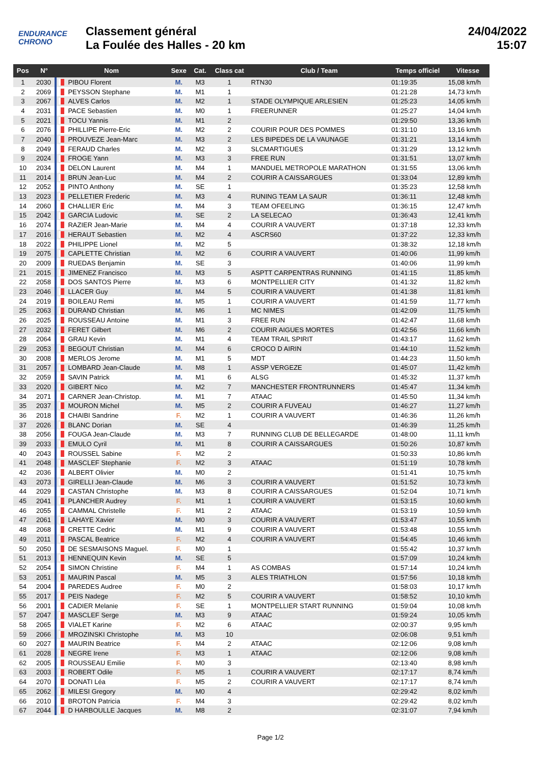ENDURANCE
CHRONO
Classement général
La Foulée des Halles - 20 km
24/04/2022
15:07
| Pos | N° | Nom | Sexe | Cat. | Class cat | Club / Team | Temps officiel | Vitesse |
| --- | --- | --- | --- | --- | --- | --- | --- | --- |
| 1 | 2030 | PIBOU Florent | M. | M3 | 1 | RTN30 | 01:19:35 | 15,08 km/h |
| 2 | 2069 | PEYSSON Stephane | M. | M1 | 1 | | 01:21:28 | 14,73 km/h |
| 3 | 2067 | ALVES Carlos | M. | M2 | 1 | STADE OLYMPIQUE ARLESIEN | 01:25:23 | 14,05 km/h |
| 4 | 2031 | PACE Sebastien | M. | M0 | 1 | FREERUNNER | 01:25:27 | 14,04 km/h |
| 5 | 2021 | TOCU Yannis | M. | M1 | 2 | | 01:29:50 | 13,36 km/h |
| 6 | 2076 | PHILLIPE Pierre-Eric | M. | M2 | 2 | COURIR POUR DES POMMES | 01:31:10 | 13,16 km/h |
| 7 | 2040 | PROUVEZE Jean-Marc | M. | M3 | 2 | LES BIPEDES DE LA VAUNAGE | 01:31:21 | 13,14 km/h |
| 8 | 2049 | FERAUD Charles | M. | M2 | 3 | SLCMARTIGUES | 01:31:29 | 13,12 km/h |
| 9 | 2024 | FROGE Yann | M. | M3 | 3 | FREE RUN | 01:31:51 | 13,07 km/h |
| 10 | 2034 | DELON Laurent | M. | M4 | 1 | MANDUEL METROPOLE MARATHON | 01:31:55 | 13,06 km/h |
| 11 | 2014 | BRUN Jean-Luc | M. | M4 | 2 | COURIR A CAISSARGUES | 01:33:04 | 12,89 km/h |
| 12 | 2052 | PINTO Anthony | M. | SE | 1 | | 01:35:23 | 12,58 km/h |
| 13 | 2023 | PELLETIER Frederic | M. | M3 | 4 | RUNING TEAM LA SAUR | 01:36:11 | 12,48 km/h |
| 14 | 2060 | CHALLIER Eric | M. | M4 | 3 | TEAM OFEELING | 01:36:15 | 12,47 km/h |
| 15 | 2042 | GARCIA Ludovic | M. | SE | 2 | LA SELECAO | 01:36:43 | 12,41 km/h |
| 16 | 2074 | RAZIER Jean-Marie | M. | M4 | 4 | COURIR A VAUVERT | 01:37:18 | 12,33 km/h |
| 17 | 2016 | HERAUT Sebastien | M. | M2 | 4 | ASCRS60 | 01:37:22 | 12,33 km/h |
| 18 | 2022 | PHILIPPE Lionel | M. | M2 | 5 | | 01:38:32 | 12,18 km/h |
| 19 | 2075 | CAPLETTE Christian | M. | M2 | 6 | COURIR A VAUVERT | 01:40:06 | 11,99 km/h |
| 20 | 2009 | RUEDAS Benjamin | M. | SE | 3 | | 01:40:06 | 11,99 km/h |
| 21 | 2015 | JIMENEZ Francisco | M. | M3 | 5 | ASPTT CARPENTRAS RUNNING | 01:41:15 | 11,85 km/h |
| 22 | 2058 | DOS SANTOS Pierre | M. | M3 | 6 | MONTPELLIER CITY | 01:41:32 | 11,82 km/h |
| 23 | 2046 | LLACER Guy | M. | M4 | 5 | COURIR A VAUVERT | 01:41:38 | 11,81 km/h |
| 24 | 2019 | BOILEAU Remi | M. | M5 | 1 | COURIR A VAUVERT | 01:41:59 | 11,77 km/h |
| 25 | 2063 | DURAND Christian | M. | M6 | 1 | MC NIMES | 01:42:09 | 11,75 km/h |
| 26 | 2025 | ROUSSEAU Antoine | M. | M1 | 3 | FREE RUN | 01:42:47 | 11,68 km/h |
| 27 | 2032 | FERET Gilbert | M. | M6 | 2 | COURIR AIGUES MORTES | 01:42:56 | 11,66 km/h |
| 28 | 2064 | GRAU Kevin | M. | M1 | 4 | TEAM TRAIL SPIRIT | 01:43:17 | 11,62 km/h |
| 29 | 2053 | BEGOUT Christian | M. | M4 | 6 | CROCO D AIRIN | 01:44:10 | 11,52 km/h |
| 30 | 2008 | MERLOS Jerome | M. | M1 | 5 | MDT | 01:44:23 | 11,50 km/h |
| 31 | 2057 | LOMBARD Jean-Claude | M. | M8 | 1 | ASSP VERGEZE | 01:45:07 | 11,42 km/h |
| 32 | 2059 | SAVIN Patrick | M. | M1 | 6 | ALSG | 01:45:32 | 11,37 km/h |
| 33 | 2020 | GIBERT Nico | M. | M2 | 7 | MANCHESTER FRONTRUNNERS | 01:45:47 | 11,34 km/h |
| 34 | 2071 | CARNER Jean-Christop. | M. | M1 | 7 | ATAAC | 01:45:50 | 11,34 km/h |
| 35 | 2037 | MOURON Michel | M. | M5 | 2 | COURIR A FUVEAU | 01:46:27 | 11,27 km/h |
| 36 | 2018 | CHAIBI Sandrine | F. | M2 | 1 | COURIR A VAUVERT | 01:46:36 | 11,26 km/h |
| 37 | 2026 | BLANC Dorian | M. | SE | 4 | | 01:46:39 | 11,25 km/h |
| 38 | 2056 | FOUGA Jean-Claude | M. | M3 | 7 | RUNNING CLUB DE BELLEGARDE | 01:48:00 | 11,11 km/h |
| 39 | 2033 | EMULO Cyril | M. | M1 | 8 | COURIR A CAISSARGUES | 01:50:26 | 10,87 km/h |
| 40 | 2043 | ROUSSEL Sabine | F. | M2 | 2 | | 01:50:33 | 10,86 km/h |
| 41 | 2048 | MASCLEF Stephanie | F. | M2 | 3 | ATAAC | 01:51:19 | 10,78 km/h |
| 42 | 2036 | ALBERT Olivier | M. | M0 | 2 | | 01:51:41 | 10,75 km/h |
| 43 | 2073 | GIRELLI Jean-Claude | M. | M6 | 3 | COURIR A VAUVERT | 01:51:52 | 10,73 km/h |
| 44 | 2029 | CASTAN Christophe | M. | M3 | 8 | COURIR A CAISSARGUES | 01:52:04 | 10,71 km/h |
| 45 | 2041 | PLANCHER Audrey | F. | M1 | 1 | COURIR A VAUVERT | 01:53:15 | 10,60 km/h |
| 46 | 2055 | CAMMAL Christelle | F. | M1 | 2 | ATAAC | 01:53:19 | 10,59 km/h |
| 47 | 2061 | LAHAYE Xavier | M. | M0 | 3 | COURIR A VAUVERT | 01:53:47 | 10,55 km/h |
| 48 | 2068 | CRETTE Cedric | M. | M1 | 9 | COURIR A VAUVERT | 01:53:48 | 10,55 km/h |
| 49 | 2011 | PASCAL Beatrice | F. | M2 | 4 | COURIR A VAUVERT | 01:54:45 | 10,46 km/h |
| 50 | 2050 | DE SESMAISONS Maguel. | F. | M0 | 1 | | 01:55:42 | 10,37 km/h |
| 51 | 2013 | HENNEQUIN Kevin | M. | SE | 5 | | 01:57:09 | 10,24 km/h |
| 52 | 2054 | SIMON Christine | F. | M4 | 1 | AS COMBAS | 01:57:14 | 10,24 km/h |
| 53 | 2051 | MAURIN Pascal | M. | M5 | 3 | ALES TRIATHLON | 01:57:56 | 10,18 km/h |
| 54 | 2004 | PAREDES Audree | F. | M0 | 2 | | 01:58:03 | 10,17 km/h |
| 55 | 2017 | PEIS Nadege | F. | M2 | 5 | COURIR A VAUVERT | 01:58:52 | 10,10 km/h |
| 56 | 2001 | CADIER Melanie | F. | SE | 1 | MONTPELLIER START RUNNING | 01:59:04 | 10,08 km/h |
| 57 | 2047 | MASCLEF Serge | M. | M3 | 9 | ATAAC | 01:59:24 | 10,05 km/h |
| 58 | 2065 | VIALET Karine | F. | M2 | 6 | ATAAC | 02:00:37 | 9,95 km/h |
| 59 | 2066 | MROZINSKI Christophe | M. | M3 | 10 | | 02:06:08 | 9,51 km/h |
| 60 | 2027 | MAURIN Beatrice | F. | M4 | 2 | ATAAC | 02:12:06 | 9,08 km/h |
| 61 | 2028 | NEGRE Irene | F. | M3 | 1 | ATAAC | 02:12:06 | 9,08 km/h |
| 62 | 2005 | ROUSSEAU Emilie | F. | M0 | 3 | | 02:13:40 | 8,98 km/h |
| 63 | 2003 | ROBERT Odile | F. | M5 | 1 | COURIR A VAUVERT | 02:17:17 | 8,74 km/h |
| 64 | 2070 | DONATI Léa | F. | M5 | 2 | COURIR A VAUVERT | 02:17:17 | 8,74 km/h |
| 65 | 2062 | MILESI Gregory | M. | M0 | 4 | | 02:29:42 | 8,02 km/h |
| 66 | 2010 | BROTON Patricia | F. | M4 | 3 | | 02:29:42 | 8,02 km/h |
| 67 | 2044 | D HARBOULLE Jacques | M. | M8 | 2 | | 02:31:07 | 7,94 km/h |
Page 1/2